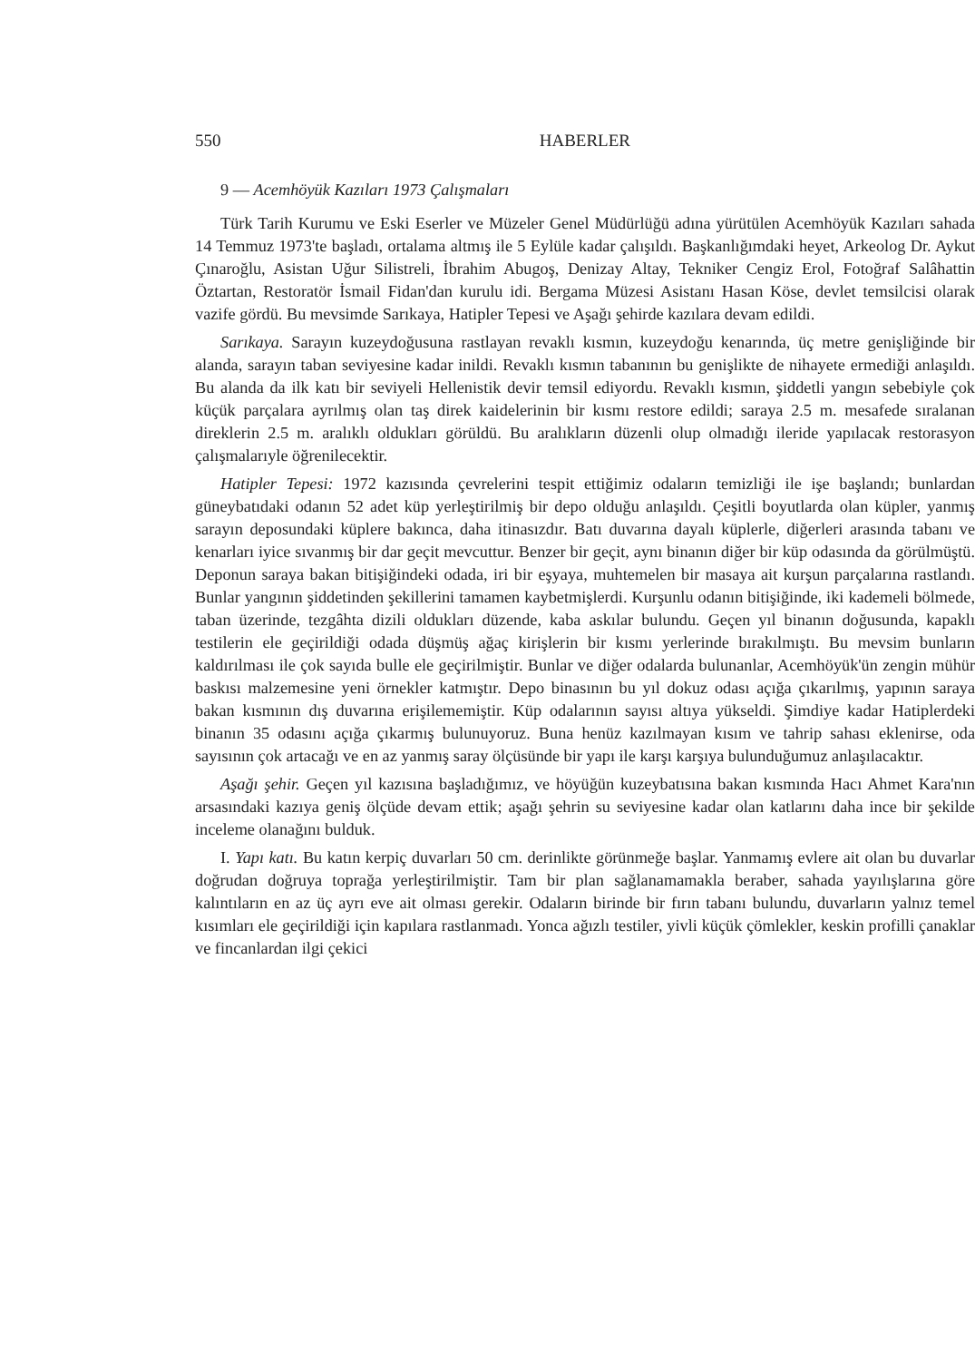550 HABERLER
9 — Acemhöyük Kazıları 1973 Çalışmaları
Türk Tarih Kurumu ve Eski Eserler ve Müzeler Genel Müdürlüğü adına yürütülen Acemhöyük Kazıları sahada 14 Temmuz 1973'te başladı, ortalama altmış ile 5 Eylüle kadar çalışıldı. Başkanlığımdaki heyet, Arkeolog Dr. Aykut Çınaroğlu, Asistan Uğur Silistreli, İbrahim Abugoş, Denizay Altay, Tekniker Cengiz Erol, Fotoğraf Salâhattin Öztartan, Restoratör İsmail Fidan'dan kurulu idi. Bergama Müzesi Asistanı Hasan Köse, devlet temsilcisi olarak vazife gördü. Bu mevsimde Sarıkaya, Hatipler Tepesi ve Aşağı şehirde kazılara devam edildi.
Sarıkaya. Sarayın kuzeydoğusuna rastlayan revaklı kısmın, kuzeydoğu kenarında, üç metre genişliğinde bir alanda, sarayın taban seviyesine kadar inildi. Revaklı kısmın tabanının bu genişlikte de nihayete ermediği anlaşıldı. Bu alanda da ilk katı bir seviyeli Hellenistik devir temsil ediyordu. Revaklı kısmın, şiddetli yangın sebebiyle çok küçük parçalara ayrılmış olan taş direk kaidelerinin bir kısmı restore edildi; saraya 2.5 m. mesafede sıralanan direklerin 2.5 m. aralıklı oldukları görüldü. Bu aralıkların düzenli olup olmadığı ileride yapılacak restorasyon çalışmalarıyle öğrenilecektir.
Hatipler Tepesi: 1972 kazısında çevrelerini tespit ettiğimiz odaların temizliği ile işe başlandı; bunlardan güneybatıdaki odanın 52 adet küp yerleştirilmiş bir depo olduğu anlaşıldı. Çeşitli boyutlarda olan küpler, yanmış sarayın deposundaki küplere bakınca, daha itinasızdır. Batı duvarına dayalı küplerle, diğerleri arasında tabanı ve kenarları iyice sıvanmış bir dar geçit mevcuttur. Benzer bir geçit, aynı binanın diğer bir küp odasında da görülmüştü. Deponun saraya bakan bitişiğindeki odada, iri bir eşyaya, muhtemelen bir masaya ait kurşun parçalarına rastlandı. Bunlar yangının şiddetinden şekillerini tamamen kaybetmişlerdi. Kurşunlu odanın bitişiğinde, iki kademeli bölmede, taban üzerinde, tezgâhta dizili oldukları düzende, kaba askılar bulundu. Geçen yıl binanın doğusunda, kapaklı testilerin ele geçirildiği odada düşmüş ağaç kirişlerin bir kısmı yerlerinde bırakılmıştı. Bu mevsim bunların kaldırılması ile çok sayıda bulle ele geçirilmiştir. Bunlar ve diğer odalarda bulunanlar, Acemhöyük'ün zengin mühür baskısı malzemesine yeni örnekler katmıştır. Depo binasının bu yıl dokuz odası açığa çıkarılmış, yapının saraya bakan kısmının dış duvarına erişilememiştir. Küp odalarının sayısı altıya yükseldi. Şimdiye kadar Hatiplerdeki binanın 35 odasını açığa çıkarmış bulunuyoruz. Buna henüz kazılmayan kısım ve tahrip sahası eklenirse, oda sayısının çok artacağı ve en az yanmış saray ölçüsünde bir yapı ile karşı karşıya bulunduğumuz anlaşılacaktır.
Aşağı şehir. Geçen yıl kazısına başladığımız, ve höyüğün kuzeybatısına bakan kısmında Hacı Ahmet Kara'nın arsasındaki kazıya geniş ölçüde devam ettik; aşağı şehrin su seviyesine kadar olan katlarını daha ince bir şekilde inceleme olanağını bulduk.
I. Yapı katı. Bu katın kerpiç duvarları 50 cm. derinlikte görünmeğe başlar. Yanmamış evlere ait olan bu duvarlar doğrudan doğruya toprağa yerleştirilmiştir. Tam bir plan sağlanamamakla beraber, sahada yayılışlarına göre kalıntıların en az üç ayrı eve ait olması gerekir. Odaların birinde bir fırın tabanı bulundu, duvarların yalnız temel kısımları ele geçirildiği için kapılara rastlanmadı. Yonca ağızlı testiler, yivli küçük çömlekler, keskin profilli çanaklar ve fincanlardan ilgi çekici